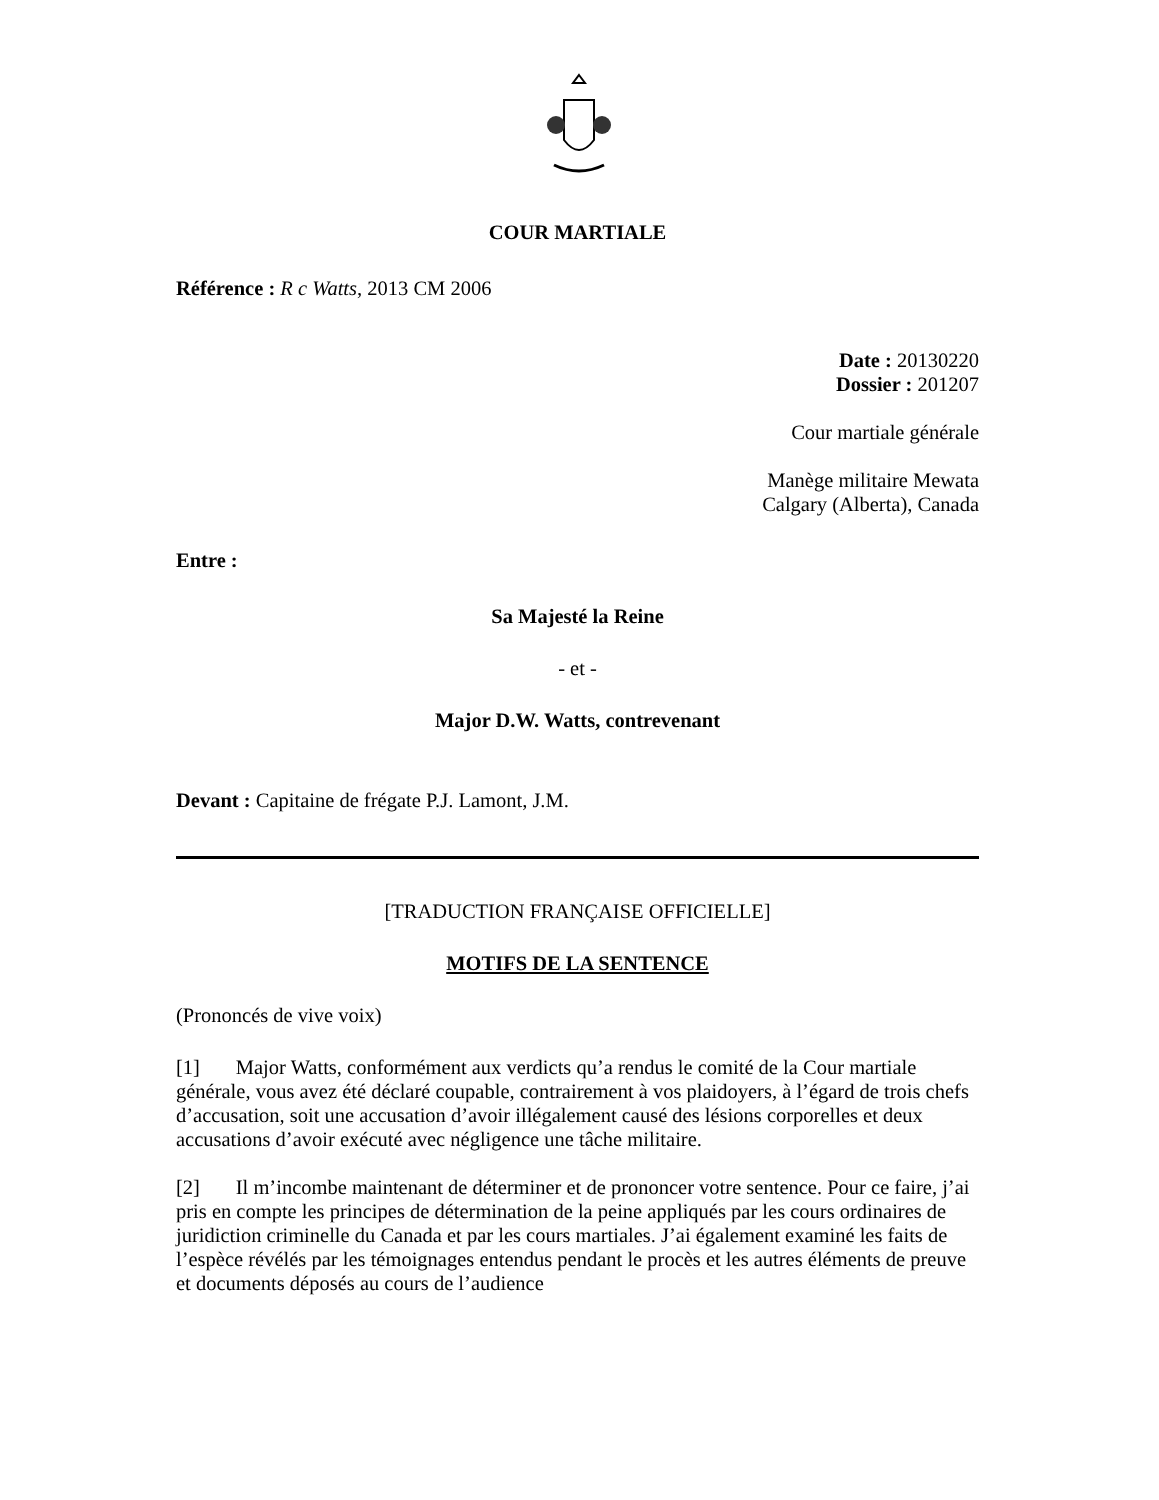COUR MARTIALE
Référence : R c Watts, 2013 CM 2006
Date : 20130220
Dossier : 201207
Cour martiale générale
Manège militaire Mewata
Calgary (Alberta), Canada
Entre :
Sa Majesté la Reine
- et -
Major D.W. Watts, contrevenant
Devant : Capitaine de frégate P.J. Lamont, J.M.
[TRADUCTION FRANÇAISE OFFICIELLE]
MOTIFS DE LA SENTENCE
(Prononcés de vive voix)
[1] Major Watts, conformément aux verdicts qu’a rendus le comité de la Cour martiale générale, vous avez été déclaré coupable, contrairement à vos plaidoyers, à l’égard de trois chefs d’accusation, soit une accusation d’avoir illégalement causé des lésions corporelles et deux accusations d’avoir exécuté avec négligence une tâche militaire.
[2] Il m’incombe maintenant de déterminer et de prononcer votre sentence. Pour ce faire, j’ai pris en compte les principes de détermination de la peine appliqués par les cours ordinaires de juridiction criminelle du Canada et par les cours martiales. J’ai également examiné les faits de l’espèce révélés par les témoignages entendus pendant le procès et les autres éléments de preuve et documents déposés au cours de l’audience